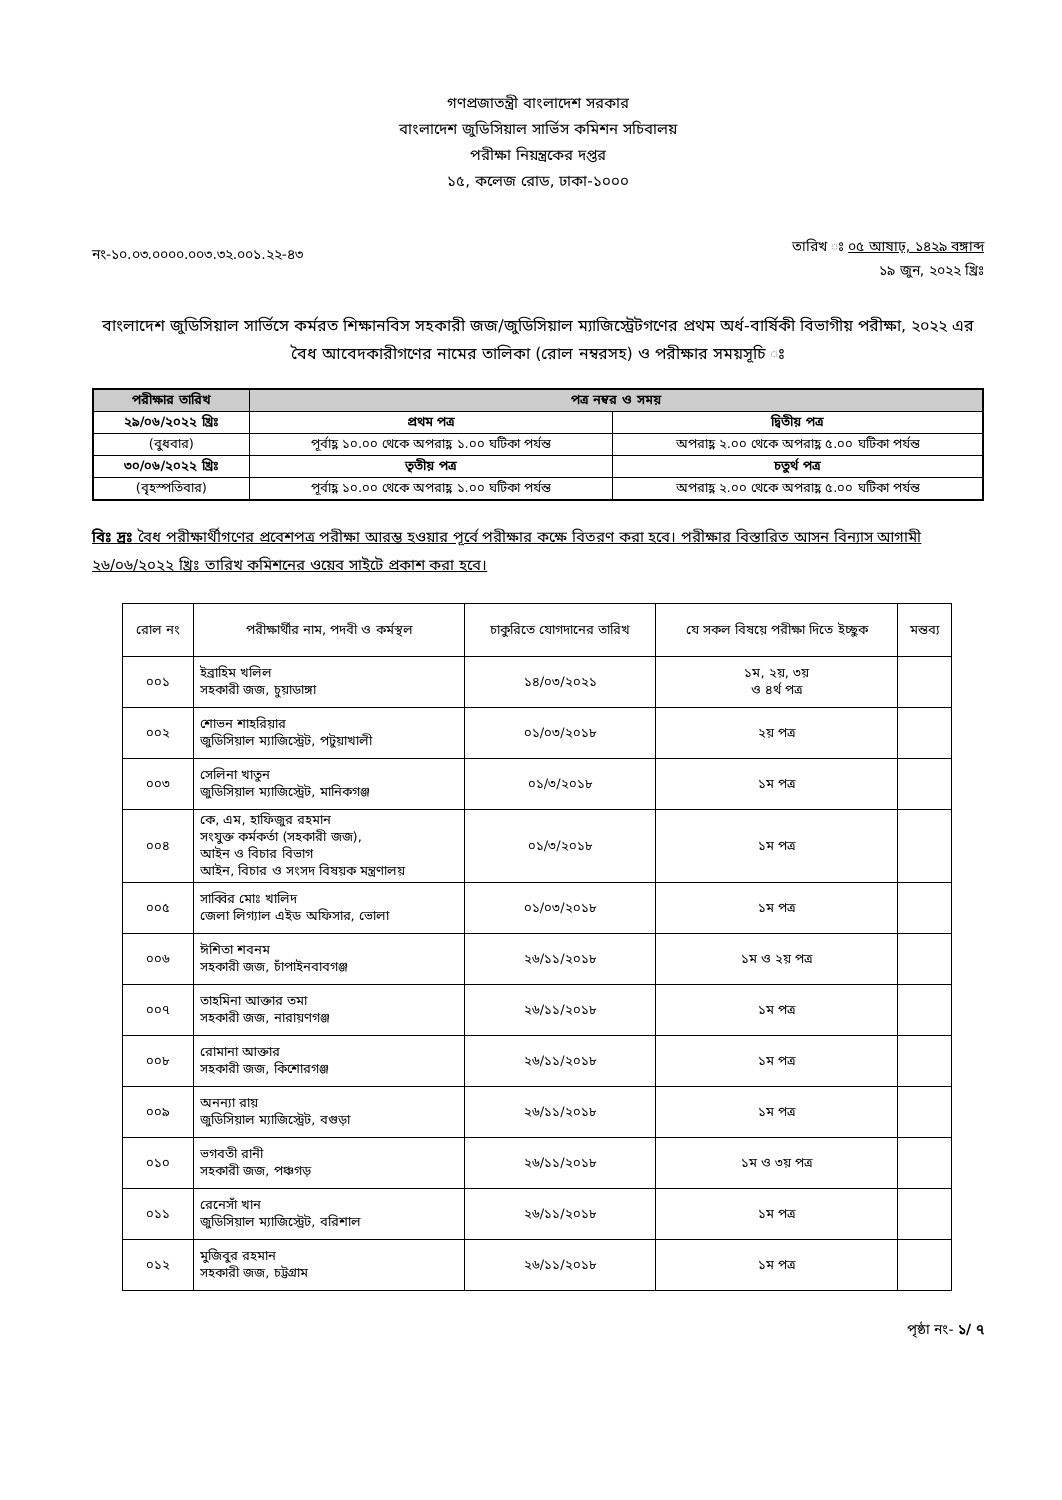গণপ্রজাতন্ত্রী বাংলাদেশ সরকার
বাংলাদেশ জুডিসিয়াল সার্ভিস কমিশন সচিবালয়
পরীক্ষা নিয়ন্ত্রকের দপ্তর
১৫, কলেজ রোড, ঢাকা-১০০০
নং-১০.০৩.০০০০.০০৩.৩২.০০১.২২-৪৩
তারিখ ঃ ০৫ আষাঢ়, ১৪২৯ বঙ্গাব্দ
১৯ জুন, ২০২২ খ্রিঃ
বাংলাদেশ জুডিসিয়াল সার্ভিসে কর্মরত শিক্ষানবিস সহকারী জজ/জুডিসিয়াল ম্যাজিস্ট্রেটগণের প্রথম অর্ধ-বার্ষিকী বিভাগীয় পরীক্ষা, ২০২২ এর বৈধ আবেদকারীগণের নামের তালিকা (রোল নম্বরসহ) ও পরীক্ষার সময়সূচি ঃ
| পরীক্ষার তারিখ | পত্র নম্বর ও সময় | |
| --- | --- | --- |
| ২৯/০৬/২০২২ খ্রিঃ | প্রথম পত্র | দ্বিতীয় পত্র |
| (বুধবার) | পূর্বাহ্ণ ১০.০০ থেকে অপরাহ্ণ ১.০০ ঘটিকা পর্যন্ত | অপরাহ্ণ ২.০০ থেকে অপরাহ্ণ ৫.০০ ঘটিকা পর্যন্ত |
| ৩০/০৬/২০২২ খ্রিঃ | তৃতীয় পত্র | চতুর্থ পত্র |
| (বৃহস্পতিবার) | পূর্বাহ্ণ ১০.০০ থেকে অপরাহ্ণ ১.০০ ঘটিকা পর্যন্ত | অপরাহ্ণ ২.০০ থেকে অপরাহ্ণ ৫.০০ ঘটিকা পর্যন্ত |
বিঃ দ্রঃ বৈধ পরীক্ষার্থীগণের প্রবেশপত্র পরীক্ষা আরম্ভ হওয়ার পূর্বে পরীক্ষার কক্ষে বিতরণ করা হবে। পরীক্ষার বিস্তারিত আসন বিন্যাস আগামী ২৬/০৬/২০২২ খ্রিঃ তারিখ কমিশনের ওয়েব সাইটে প্রকাশ করা হবে।
| রোল নং | পরীক্ষার্থীর নাম, পদবী ও কর্মস্থল | চাকুরিতে যোগদানের তারিখ | যে সকল বিষয়ে পরীক্ষা দিতে ইচ্ছুক | মন্তব্য |
| --- | --- | --- | --- | --- |
| ০০১ | ইব্রাহিম খলিল সহকারী জজ, চুয়াডাঙ্গা | ১৪/০৩/২০২১ | ১ম, ২য়, ৩য় ও ৪র্থ পত্র | |
| ০০২ | শোভন শাহরিয়ার জুডিসিয়াল ম্যাজিস্ট্রেট, পটুয়াখালী | ০১/০৩/২০১৮ | ২য় পত্র | |
| ০০৩ | সেলিনা খাতুন জুডিসিয়াল ম্যাজিস্ট্রেট, মানিকগঞ্জ | ০১/৩/২০১৮ | ১ম পত্র | |
| ০০৪ | কে, এম, হাফিজুর রহমান সংযুক্ত কর্মকর্তা (সহকারী জজ), আইন ও বিচার বিভাগ আইন, বিচার ও সংসদ বিষয়ক মন্ত্রণালয় | ০১/৩/২০১৮ | ১ম পত্র | |
| ০০৫ | সাব্বির মোঃ খালিদ জেলা লিগ্যাল এইড অফিসার, ভোলা | ০১/০৩/২০১৮ | ১ম পত্র | |
| ০০৬ | ঈশিতা শবনম সহকারী জজ, চাঁপাইনবাবগঞ্জ | ২৬/১১/২০১৮ | ১ম ও ২য় পত্র | |
| ০০৭ | তাহমিনা আক্তার তমা সহকারী জজ, নারায়ণগঞ্জ | ২৬/১১/২০১৮ | ১ম পত্র | |
| ০০৮ | রোমানা আক্তার সহকারী জজ, কিশোরগঞ্জ | ২৬/১১/২০১৮ | ১ম পত্র | |
| ০০৯ | অনন্যা রায় জুডিসিয়াল ম্যাজিস্ট্রেট, বগুড়া | ২৬/১১/২০১৮ | ১ম পত্র | |
| ০১০ | ভগবতী রানী সহকারী জজ, পঞ্চগড় | ২৬/১১/২০১৮ | ১ম ও ৩য় পত্র | |
| ০১১ | রেনেসাঁ খান জুডিসিয়াল ম্যাজিস্ট্রেট, বরিশাল | ২৬/১১/২০১৮ | ১ম পত্র | |
| ০১২ | মুজিবুর রহমান সহকারী জজ, চট্টগ্রাম | ২৬/১১/২০১৮ | ১ম পত্র | |
পৃষ্ঠা নং- ১/ ৭